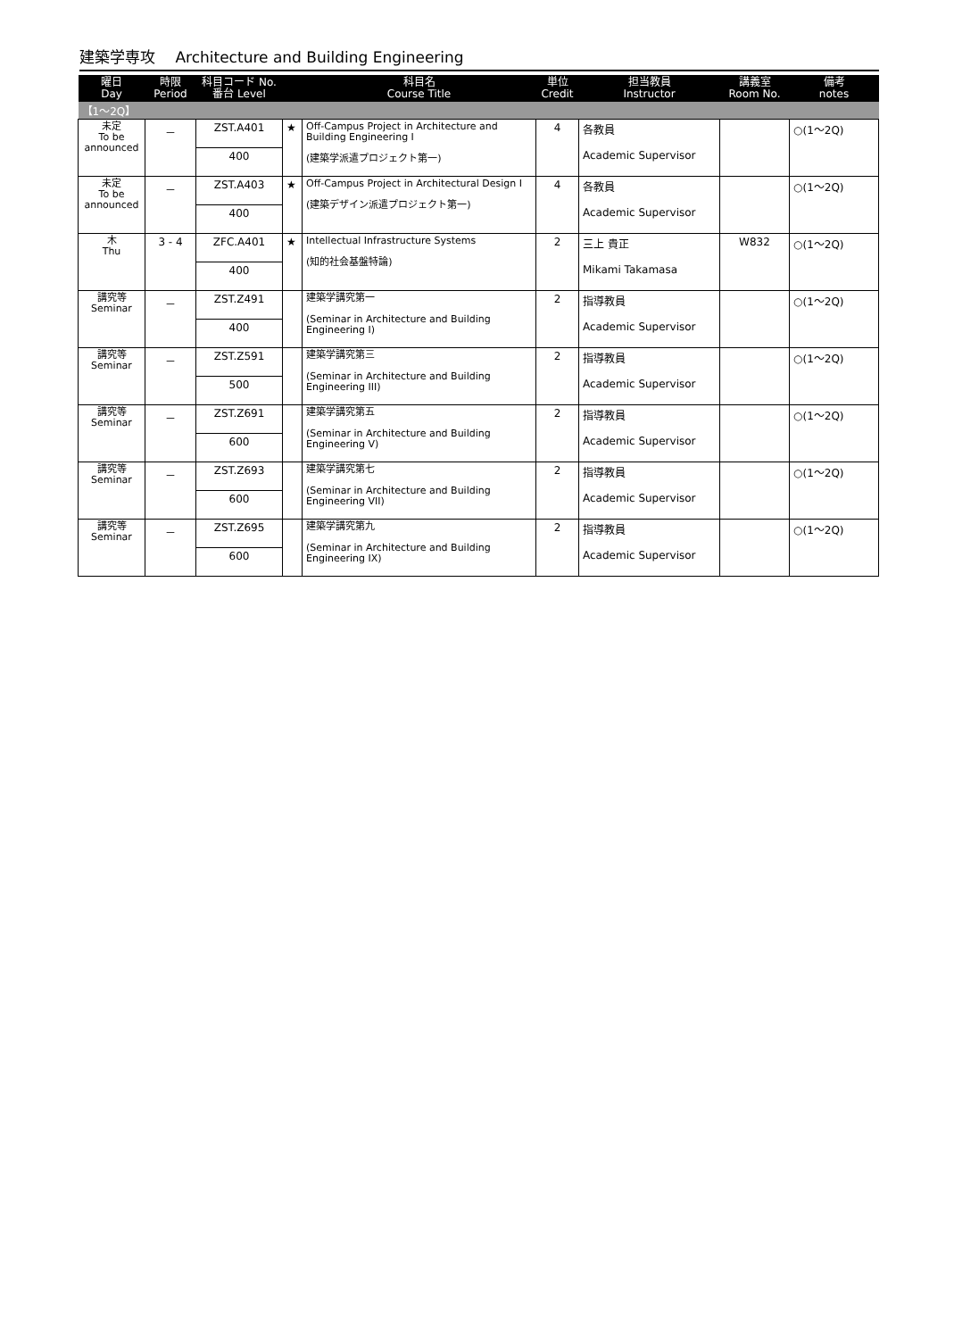建築学専攻　 Architecture and Building Engineering
| 曜日 Day | 時限 Period | 科目コード No. 番台 Level | | 科目名 Course Title | 単位 Credit | 担当教員 Instructor | 講義室 Room No. | 備考 notes |
| --- | --- | --- | --- | --- | --- | --- | --- | --- |
| 【1～2Q】 | | | | | | | | |
| 未定 To be announced | － | ZST.A401 | ★ | Off-Campus Project in Architecture and Building Engineering I (建築学派遣プロジェクト第一) | 4 | 各教員 Academic Supervisor | | ○(1～2Q) |
| | | 400 | | | | | | |
| 未定 To be announced | － | ZST.A403 | ★ | Off-Campus Project in Architectural Design I (建築デザイン派遣プロジェクト第一) | 4 | 各教員 Academic Supervisor | | ○(1～2Q) |
| | | 400 | | | | | | |
| 木 Thu | 3 - 4 | ZFC.A401 | ★ | Intellectual Infrastructure Systems (知的社会基盤特論) | 2 | 三上 貴正 Mikami Takamasa | W832 | ○(1～2Q) |
| | | 400 | | | | | | |
| 講究等 Seminar | － | ZST.Z491 | | 建築学講究第一 (Seminar in Architecture and Building Engineering I) | 2 | 指導教員 Academic Supervisor | | ○(1～2Q) |
| | | 400 | | | | | | |
| 講究等 Seminar | － | ZST.Z591 | | 建築学講究第三 (Seminar in Architecture and Building Engineering III) | 2 | 指導教員 Academic Supervisor | | ○(1～2Q) |
| | | 500 | | | | | | |
| 講究等 Seminar | － | ZST.Z691 | | 建築学講究第五 (Seminar in Architecture and Building Engineering V) | 2 | 指導教員 Academic Supervisor | | ○(1～2Q) |
| | | 600 | | | | | | |
| 講究等 Seminar | － | ZST.Z693 | | 建築学講究第七 (Seminar in Architecture and Building Engineering VII) | 2 | 指導教員 Academic Supervisor | | ○(1～2Q) |
| | | 600 | | | | | | |
| 講究等 Seminar | － | ZST.Z695 | | 建築学講究第九 (Seminar in Architecture and Building Engineering IX) | 2 | 指導教員 Academic Supervisor | | ○(1～2Q) |
| | | 600 | | | | | | |